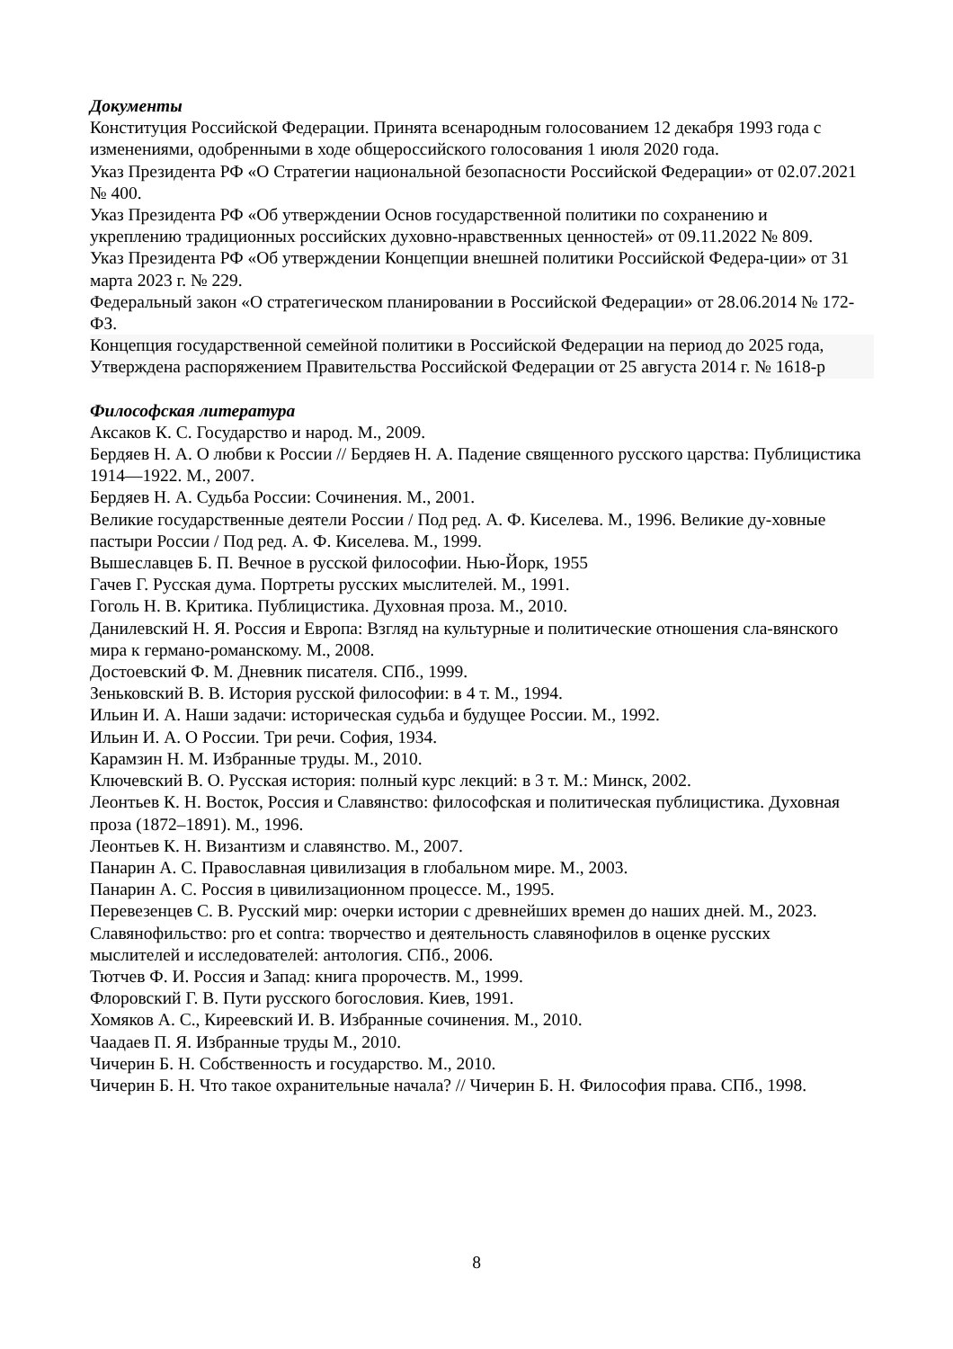Документы
Конституция Российской Федерации. Принята всенародным голосованием 12 декабря 1993 года с изменениями, одобренными в ходе общероссийского голосования 1 июля 2020 года.
Указ Президента РФ «О Стратегии национальной безопасности Российской Федерации» от 02.07.2021 № 400.
Указ Президента РФ «Об утверждении Основ государственной политики по сохранению и укреплению традиционных российских духовно-нравственных ценностей» от 09.11.2022 № 809.
Указ Президента РФ «Об утверждении Концепции внешней политики Российской Федера-ции» от 31 марта 2023 г. № 229.
Федеральный закон «О стратегическом планировании в Российской Федерации» от 28.06.2014 № 172-ФЗ.
Концепция государственной семейной политики в Российской Федерации на период до 2025 года, Утверждена распоряжением Правительства Российской Федерации от 25 августа 2014 г. № 1618-р
Философская литература
Аксаков К. С. Государство и народ. М., 2009.
Бердяев Н. А. О любви к России // Бердяев Н. А. Падение священного русского царства: Публицистика 1914—1922. М., 2007.
Бердяев Н. А. Судьба России: Сочинения. М., 2001.
Великие государственные деятели России / Под ред. А. Ф. Киселева. М., 1996. Великие ду-ховные пастыри России / Под ред. А. Ф. Киселева. М., 1999.
Вышеславцев Б. П. Вечное в русской философии. Нью-Йорк, 1955
Гачев Г. Русская дума. Портреты русских мыслителей. М., 1991.
Гоголь Н. В. Критика. Публицистика. Духовная проза. М., 2010.
Данилевский Н. Я. Россия и Европа: Взгляд на культурные и политические отношения сла-вянского мира к германо-романскому. М., 2008.
Достоевский Ф. М. Дневник писателя. СПб., 1999.
Зеньковский В. В. История русской философии: в 4 т. М., 1994.
Ильин И. А. Наши задачи: историческая судьба и будущее России. М., 1992.
Ильин И. А. О России. Три речи. София, 1934.
Карамзин Н. М. Избранные труды. М., 2010.
Ключевский В. О. Русская история: полный курс лекций: в 3 т. М.: Минск, 2002.
Леонтьев К. Н. Восток, Россия и Славянство: философская и политическая публицистика. Духовная проза (1872–1891). М., 1996.
Леонтьев К. Н. Византизм и славянство. М., 2007.
Панарин А. С. Православная цивилизация в глобальном мире. М., 2003.
Панарин А. С. Россия в цивилизационном процессе. М., 1995.
Перевезенцев С. В. Русский мир: очерки истории с древнейших времен до наших дней. М., 2023.
Славянофильство: pro et contra: творчество и деятельность славянофилов в оценке русских мыслителей и исследователей: антология. СПб., 2006.
Тютчев Ф. И. Россия и Запад: книга пророчеств. М., 1999.
Флоровский Г. В. Пути русского богословия. Киев, 1991.
Хомяков А. С., Киреевский И. В. Избранные сочинения. М., 2010.
Чаадаев П. Я. Избранные труды М., 2010.
Чичерин Б. Н. Собственность и государство. М., 2010.
Чичерин Б. Н. Что такое охранительные начала? // Чичерин Б. Н. Философия права. СПб., 1998.
8